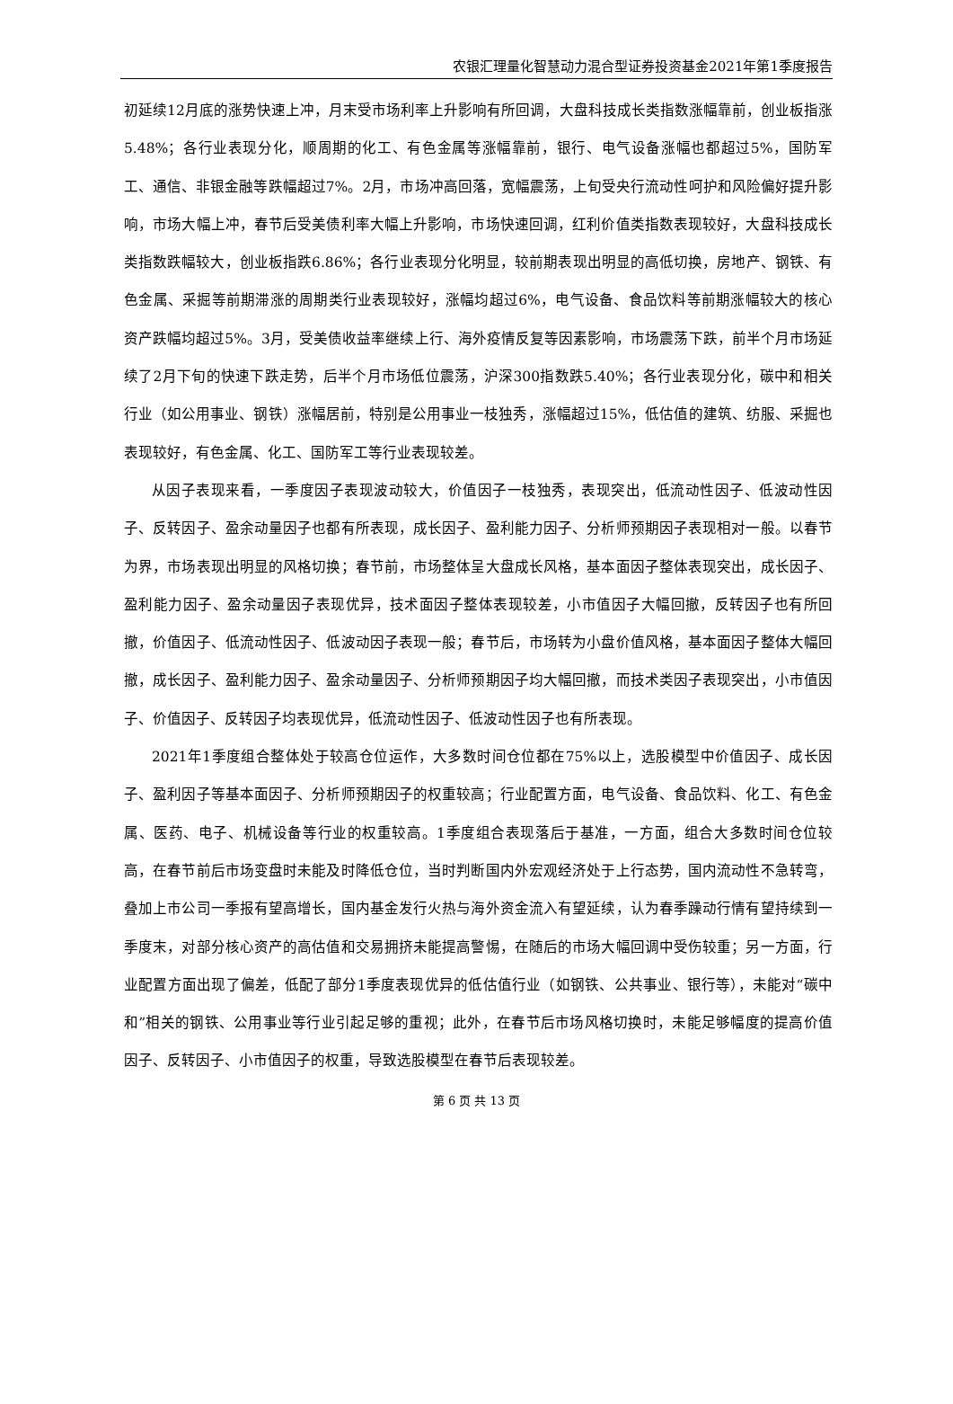农银汇理量化智慧动力混合型证券投资基金2021年第1季度报告
初延续12月底的涨势快速上冲，月末受市场利率上升影响有所回调，大盘科技成长类指数涨幅靠前，创业板指涨5.48%；各行业表现分化，顺周期的化工、有色金属等涨幅靠前，银行、电气设备涨幅也都超过5%，国防军工、通信、非银金融等跌幅超过7%。2月，市场冲高回落，宽幅震荡，上旬受央行流动性呵护和风险偏好提升影响，市场大幅上冲，春节后受美债利率大幅上升影响，市场快速回调，红利价值类指数表现较好，大盘科技成长类指数跌幅较大，创业板指跌6.86%；各行业表现分化明显，较前期表现出明显的高低切换，房地产、钢铁、有色金属、采掘等前期滞涨的周期类行业表现较好，涨幅均超过6%，电气设备、食品饮料等前期涨幅较大的核心资产跌幅均超过5%。3月，受美债收益率继续上行、海外疫情反复等因素影响，市场震荡下跌，前半个月市场延续了2月下旬的快速下跌走势，后半个月市场低位震荡，沪深300指数跌5.40%；各行业表现分化，碳中和相关行业（如公用事业、钢铁）涨幅居前，特别是公用事业一枝独秀，涨幅超过15%，低估值的建筑、纺服、采掘也表现较好，有色金属、化工、国防军工等行业表现较差。
从因子表现来看，一季度因子表现波动较大，价值因子一枝独秀，表现突出，低流动性因子、低波动性因子、反转因子、盈余动量因子也都有所表现，成长因子、盈利能力因子、分析师预期因子表现相对一般。以春节为界，市场表现出明显的风格切换；春节前，市场整体呈大盘成长风格，基本面因子整体表现突出，成长因子、盈利能力因子、盈余动量因子表现优异，技术面因子整体表现较差，小市值因子大幅回撤，反转因子也有所回撤，价值因子、低流动性因子、低波动因子表现一般；春节后，市场转为小盘价值风格，基本面因子整体大幅回撤，成长因子、盈利能力因子、盈余动量因子、分析师预期因子均大幅回撤，而技术类因子表现突出，小市值因子、价值因子、反转因子均表现优异，低流动性因子、低波动性因子也有所表现。
2021年1季度组合整体处于较高仓位运作，大多数时间仓位都在75%以上，选股模型中价值因子、成长因子、盈利因子等基本面因子、分析师预期因子的权重较高；行业配置方面，电气设备、食品饮料、化工、有色金属、医药、电子、机械设备等行业的权重较高。1季度组合表现落后于基准，一方面，组合大多数时间仓位较高，在春节前后市场变盘时未能及时降低仓位，当时判断国内外宏观经济处于上行态势，国内流动性不急转弯，叠加上市公司一季报有望高增长，国内基金发行火热与海外资金流入有望延续，认为春季躁动行情有望持续到一季度末，对部分核心资产的高估值和交易拥挤未能提高警惕，在随后的市场大幅回调中受伤较重；另一方面，行业配置方面出现了偏差，低配了部分1季度表现优异的低估值行业（如钢铁、公共事业、银行等），未能对“碳中和”相关的钢铁、公用事业等行业引起足够的重视；此外，在春节后市场风格切换时，未能足够幅度的提高价值因子、反转因子、小市值因子的权重，导致选股模型在春节后表现较差。
第 6 页 共 13 页